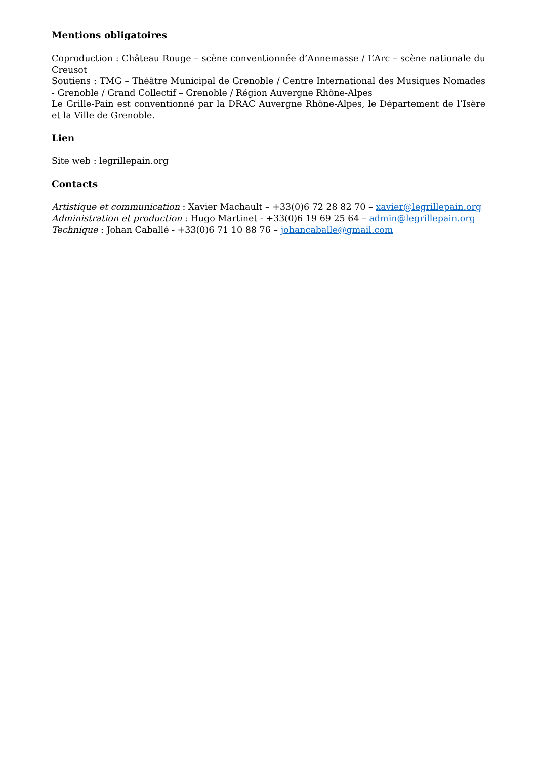Mentions obligatoires
Coproduction : Château Rouge – scène conventionnée d’Annemasse / L’Arc – scène nationale du Creusot
Soutiens : TMG – Théâtre Municipal de Grenoble / Centre International des Musiques Nomades - Grenoble / Grand Collectif – Grenoble / Région Auvergne Rhône-Alpes
Le Grille-Pain est conventionné par la DRAC Auvergne Rhône-Alpes, le Département de l’Isère et la Ville de Grenoble.
Lien
Site web : legrillepain.org
Contacts
Artistique et communication : Xavier Machault – +33(0)6 72 28 82 70 – xavier@legrillepain.org
Administration et production : Hugo Martinet - +33(0)6 19 69 25 64 – admin@legrillepain.org
Technique : Johan Caballé - +33(0)6 71 10 88 76 – johancaballe@gmail.com